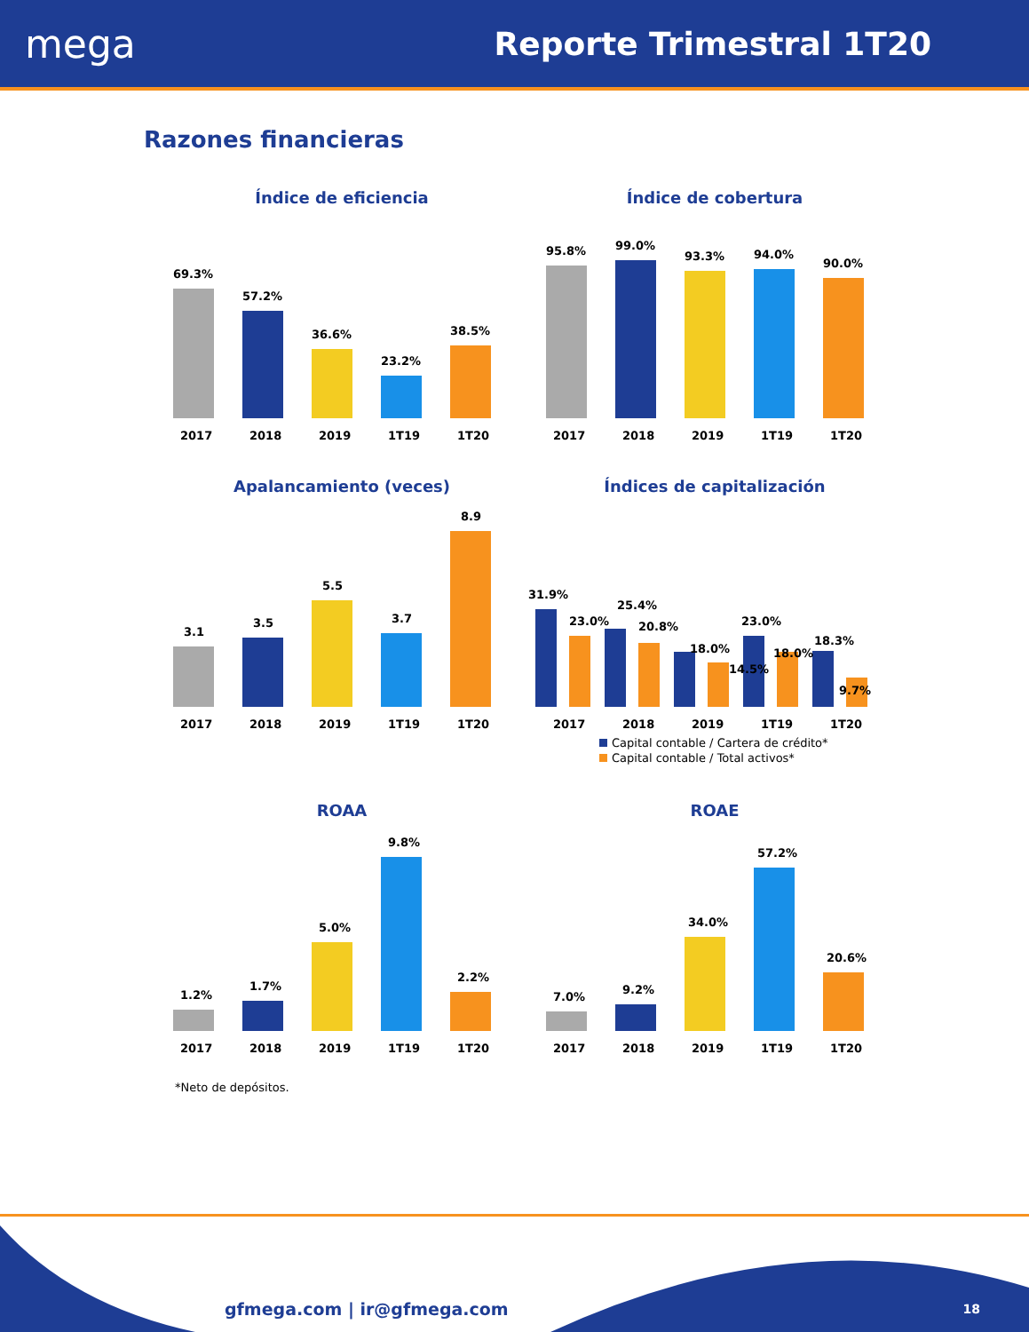mega
Reporte Trimestral 1T20
Razones financieras
Índice de eficiencia
69.3%
57.2%
36.6%
23.2%
38.5%
2017
2018
2019
1T19
1T20
Índice de cobertura
95.8%
99.0%
93.3%
94.0%
90.0%
2017
2018
2019
1T19
1T20
Apalancamiento (veces)
3.1
3.5
5.5
3.7
8.9
2017
2018
2019
1T19
1T20
Índices de capitalización
31.9%
23.0%
25.4%
20.8%
18.0%
14.5%
23.0%
18.0%
18.3%
9.7%
2017
2018
2019
1T19
1T20
Capital contable / Cartera de crédito*
Capital contable / Total activos*
ROAA
1.2%
1.7%
5.0%
9.8%
2.2%
2017
2018
2019
1T19
1T20
ROAE
7.0%
9.2%
34.0%
57.2%
20.6%
2017
2018
2019
1T19
1T20
*Neto de depósitos.
gfmega.com | ir@gfmega.com 18